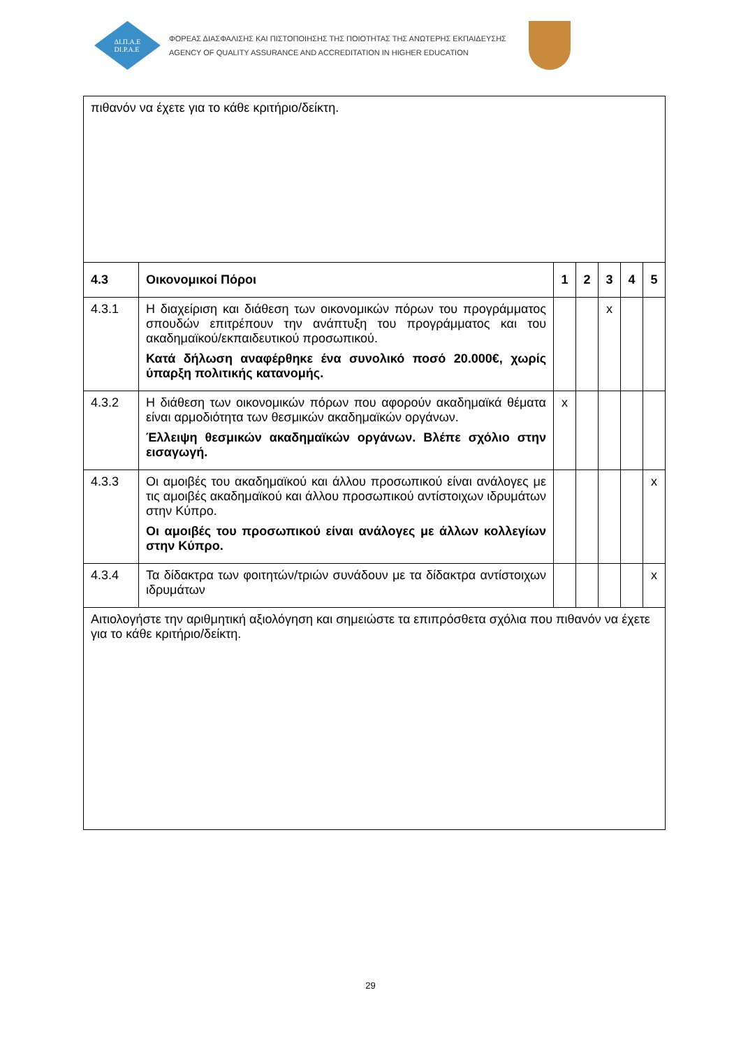ΔΙ.Π.Α.Ε
DI.P.A.E
ΦΟΡΕΑΣ ΔΙΑΣΦΑΛΙΣΗΣ ΚΑΙ ΠΙΣΤΟΠΟΙΗΣΗΣ ΤΗΣ ΠΟΙΟΤΗΤΑΣ ΤΗΣ ΑΝΩΤΕΡΗΣ ΕΚΠΑΙΔΕΥΣΗΣ
AGENCY OF QUALITY ASSURANCE AND ACCREDITATION IN HIGHER EDUCATION
| πιθανόν να έχετε για το κάθε κριτήριο/δείκτη. | | | | | | |
| 4.3 | Οικονομικοί Πόροι | 1 | 2 | 3 | 4 | 5 |
| 4.3.1 | Η διαχείριση και διάθεση των οικονομικών πόρων του προγράμματος σπουδών επιτρέπουν την ανάπτυξη του προγράμματος και του ακαδημαϊκού/εκπαιδευτικού προσωπικού. Κατά δήλωση αναφέρθηκε ένα συνολικό ποσό 20.000€, χωρίς ύπαρξη πολιτικής κατανομής. | | | x | | |
| 4.3.2 | Η διάθεση των οικονομικών πόρων που αφορούν ακαδημαϊκά θέματα είναι αρμοδιότητα των θεσμικών ακαδημαϊκών οργάνων. Έλλειψη θεσμικών ακαδημαϊκών οργάνων. Βλέπε σχόλιο στην εισαγωγή. | x | | | | |
| 4.3.3 | Οι αμοιβές του ακαδημαϊκού και άλλου προσωπικού είναι ανάλογες με τις αμοιβές ακαδημαϊκού και άλλου προσωπικού αντίστοιχων ιδρυμάτων στην Κύπρο. Οι αμοιβές του προσωπικού είναι ανάλογες με άλλων κολλεγίων στην Κύπρο. | | | | | x |
| 4.3.4 | Τα δίδακτρα των φοιτητών/τριών συνάδουν με τα δίδακτρα αντίστοιχων ιδρυμάτων | | | | | x |
| Αιτιολογήστε την αριθμητική αξιολόγηση και σημειώστε τα επιπρόσθετα σχόλια που πιθανόν να έχετε για το κάθε κριτήριο/δείκτη. | | | | | | |
29